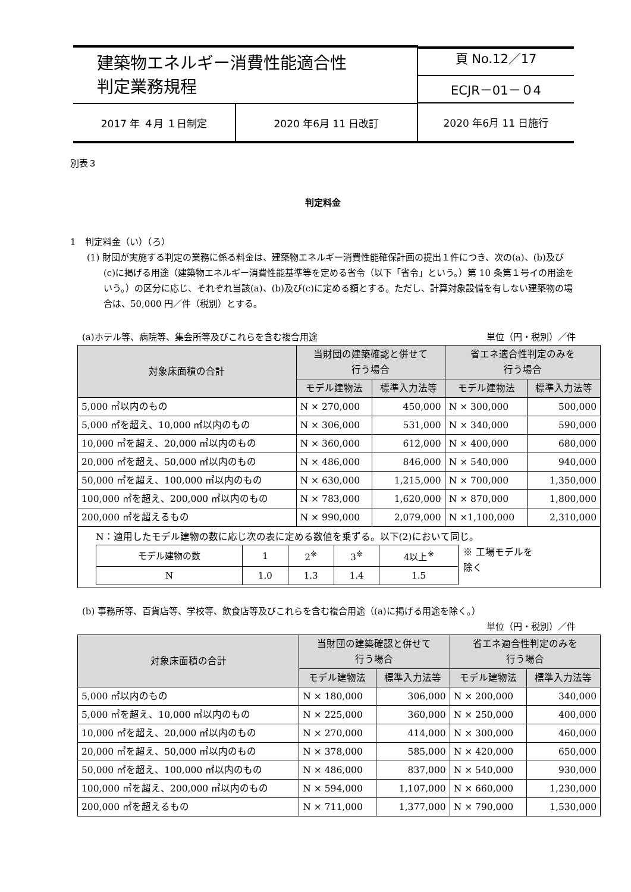| 建築物エネルギー消費性能適合性 判定業務規程 | | 頁 No.12／17 ECJR－01－０4 |
| 2017 年 ４月 １日制定 | 2020 年6月 11 日改訂 | 2020 年6月 11 日施行 |
別表３
判定料金
1　判定料金（い）（ろ）
(1) 財団が実施する判定の業務に係る料金は、建築物エネルギー消費性能確保計画の提出１件につき、次の(a)、(b)及び(c)に掲げる用途（建築物エネルギー消費性能基準等を定める省令（以下「省令」という。）第 10 条第１号イの用途をいう。）の区分に応じ、それぞれ当該(a)、(b)及び(c)に定める額とする。ただし、計算対象設備を有しない建築物の場合は、50,000 円／件（税別）とする。
(a)ホテル等、病院等、集会所等及びこれらを含む複合用途 単位（円・税別）／件
| 対象床面積の合計 | 当財団の建築確認と併せて 行う場合 | | 省エネ適合性判定のみを 行う場合 | |
| --- | --- | --- | --- | --- |
| | モデル建物法 | 標準入力法等 | モデル建物法 | 標準入力法等 |
| 5,000 ㎡以内のもの | N × 270,000 | 450,000 | N × 300,000 | 500,000 |
| 5,000 ㎡を超え、10,000 ㎡以内のもの | N × 306,000 | 531,000 | N × 340,000 | 590,000 |
| 10,000 ㎡を超え、20,000 ㎡以内のもの | N × 360,000 | 612,000 | N × 400,000 | 680,000 |
| 20,000 ㎡を超え、50,000 ㎡以内のもの | N × 486,000 | 846,000 | N × 540,000 | 940,000 |
| 50,000 ㎡を超え、100,000 ㎡以内のもの | N × 630,000 | 1,215,000 | N × 700,000 | 1,350,000 |
| 100,000 ㎡を超え、200,000 ㎡以内のもの | N × 783,000 | 1,620,000 | N × 870,000 | 1,800,000 |
| 200,000 ㎡を超えるもの | N × 990,000 | 2,079,000 | N ×1,100,000 | 2,310,000 |
| N：適用したモデル建物の数に応じ次の表に定める数値を乗ずる。以下(2)において同じ。 / モデル建物の数 / 1 / 2<sup>※</sup> / 3<sup>※</sup> / 4以上<sup>※</sup> / / N / 1.0 / 1.3 / 1.4 / 1.5 / ※ 工場モデルを 除く | | | | |
(b) 事務所等、百貨店等、学校等、飲食店等及びこれらを含む複合用途（(a)に掲げる用途を除く。）
単位（円・税別）／件
| 対象床面積の合計 | 当財団の建築確認と併せて 行う場合 | | 省エネ適合性判定のみを 行う場合 | |
| --- | --- | --- | --- | --- |
| | モデル建物法 | 標準入力法等 | モデル建物法 | 標準入力法等 |
| 5,000 ㎡以内のもの | N × 180,000 | 306,000 | N × 200,000 | 340,000 |
| 5,000 ㎡を超え、10,000 ㎡以内のもの | N × 225,000 | 360,000 | N × 250,000 | 400,000 |
| 10,000 ㎡を超え、20,000 ㎡以内のもの | N × 270,000 | 414,000 | N × 300,000 | 460,000 |
| 20,000 ㎡を超え、50,000 ㎡以内のもの | N × 378,000 | 585,000 | N × 420,000 | 650,000 |
| 50,000 ㎡を超え、100,000 ㎡以内のもの | N × 486,000 | 837,000 | N × 540,000 | 930,000 |
| 100,000 ㎡を超え、200,000 ㎡以内のもの | N × 594,000 | 1,107,000 | N × 660,000 | 1,230,000 |
| 200,000 ㎡を超えるもの | N × 711,000 | 1,377,000 | N × 790,000 | 1,530,000 |